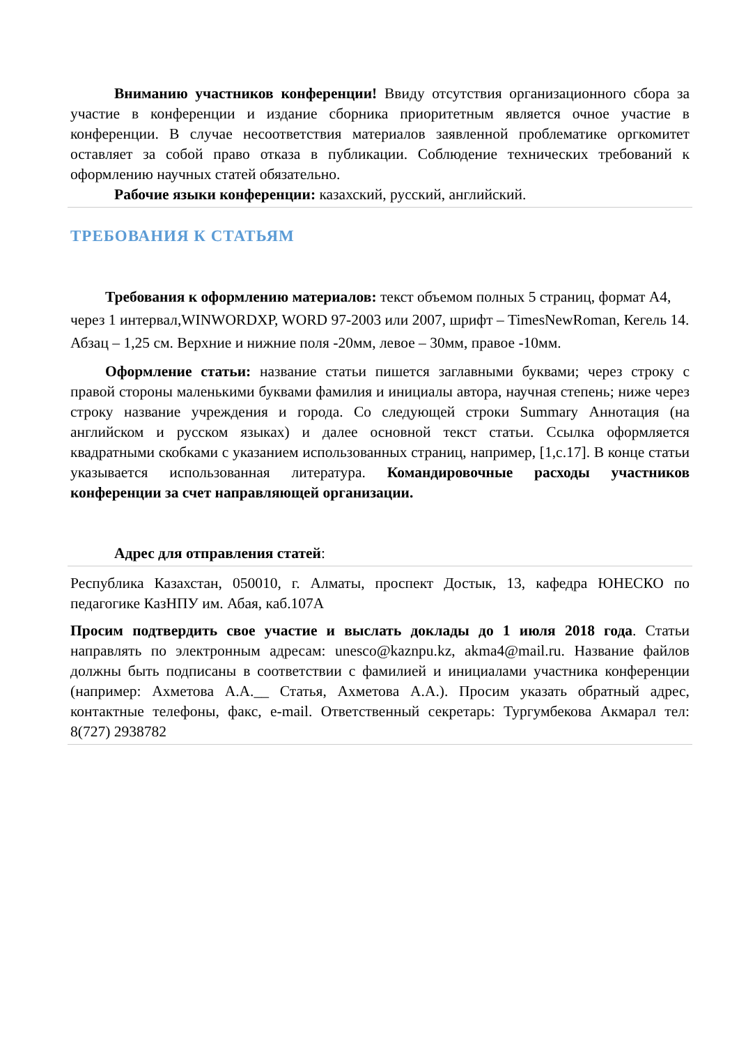Вниманию участников конференции! Ввиду отсутствия организационного сбора за участие в конференции и издание сборника приоритетным является очное участие в конференции. В случае несоответствия материалов заявленной проблематике оргкомитет оставляет за собой право отказа в публикации. Соблюдение технических требований к оформлению научных статей обязательно.
Рабочие языки конференции: казахский, русский, английский.
ТРЕБОВАНИЯ К СТАТЬЯМ
Требования к оформлению материалов: текст объемом полных 5 страниц, формат А4, через 1 интервал,WINWORDXP, WORD 97-2003 или 2007, шрифт – TimesNewRoman, Кегель 14. Абзац – 1,25 см. Верхние и нижние поля -20мм, левое – 30мм, правое -10мм.
Оформление статьи: название статьи пишется заглавными буквами; через строку с правой стороны маленькими буквами фамилия и инициалы автора, научная степень; ниже через строку название учреждения и города. Со следующей строки Summary Аннотация (на английском и русском языках) и далее основной текст статьи. Ссылка оформляется квадратными скобками с указанием использованных страниц, например, [1,с.17]. В конце статьи указывается использованная литература. Командировочные расходы участников конференции за счет направляющей организации.
Адрес для отправления статей:
Республика Казахстан, 050010, г. Алматы, проспект Достык, 13, кафедра ЮНЕСКО по педагогике КазНПУ им. Абая, каб.107А
Просим подтвердить свое участие и выслать доклады до 1 июля 2018 года. Статьи направлять по электронным адресам: unesco@kaznpu.kz, akma4@mail.ru. Название файлов должны быть подписаны в соответствии с фамилией и инициалами участника конференции (например: Ахметова А.А.__ Статья, Ахметова А.А.). Просим указать обратный адрес, контактные телефоны, факс, e-mail. Ответственный секретарь: Тургумбекова Акмарал тел: 8(727) 2938782